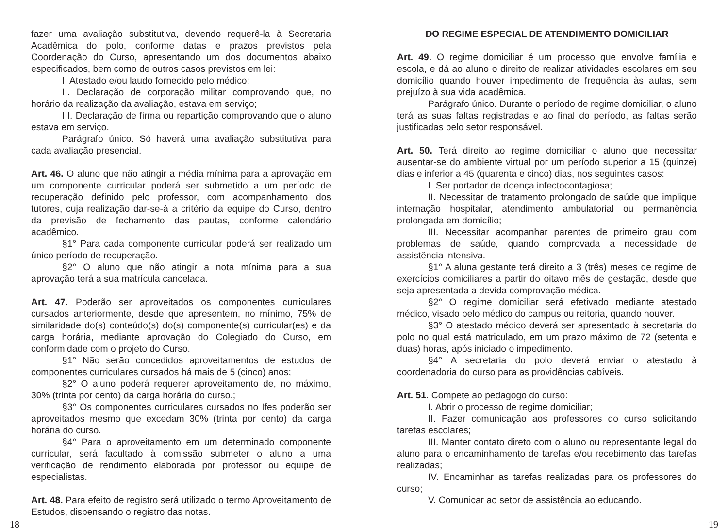fazer uma avaliação substitutiva, devendo requerê-la à Secretaria Acadêmica do polo, conforme datas e prazos previstos pela Coordenação do Curso, apresentando um dos documentos abaixo especificados, bem como de outros casos previstos em lei:
I. Atestado e/ou laudo fornecido pelo médico;
II. Declaração de corporação militar comprovando que, no horário da realização da avaliação, estava em serviço;
III. Declaração de firma ou repartição comprovando que o aluno estava em serviço.
Parágrafo único. Só haverá uma avaliação substitutiva para cada avaliação presencial.
Art. 46. O aluno que não atingir a média mínima para a aprovação em um componente curricular poderá ser submetido a um período de recuperação definido pelo professor, com acompanhamento dos tutores, cuja realização dar-se-á a critério da equipe do Curso, dentro da previsão de fechamento das pautas, conforme calendário acadêmico.
§1° Para cada componente curricular poderá ser realizado um único período de recuperação.
§2° O aluno que não atingir a nota mínima para a sua aprovação terá a sua matrícula cancelada.
Art. 47. Poderão ser aproveitados os componentes curriculares cursados anteriormente, desde que apresentem, no mínimo, 75% de similaridade do(s) conteúdo(s) do(s) componente(s) curricular(es) e da carga horária, mediante aprovação do Colegiado do Curso, em conformidade com o projeto do Curso.
§1° Não serão concedidos aproveitamentos de estudos de componentes curriculares cursados há mais de 5 (cinco) anos;
§2° O aluno poderá requerer aproveitamento de, no máximo, 30% (trinta por cento) da carga horária do curso.;
§3° Os componentes curriculares cursados no Ifes poderão ser aproveitados mesmo que excedam 30% (trinta por cento) da carga horária do curso.
§4° Para o aproveitamento em um determinado componente curricular, será facultado à comissão submeter o aluno a uma verificação de rendimento elaborada por professor ou equipe de especialistas.
Art. 48. Para efeito de registro será utilizado o termo Aproveitamento de Estudos, dispensando o registro das notas.
DO REGIME ESPECIAL DE ATENDIMENTO DOMICILIAR
Art. 49. O regime domiciliar é um processo que envolve família e escola, e dá ao aluno o direito de realizar atividades escolares em seu domicílio quando houver impedimento de frequência às aulas, sem prejuízo à sua vida acadêmica.
Parágrafo único. Durante o período de regime domiciliar, o aluno terá as suas faltas registradas e ao final do período, as faltas serão justificadas pelo setor responsável.
Art. 50. Terá direito ao regime domiciliar o aluno que necessitar ausentar-se do ambiente virtual por um período superior a 15 (quinze) dias e inferior a 45 (quarenta e cinco) dias, nos seguintes casos:
I. Ser portador de doença infectocontagiosa;
II. Necessitar de tratamento prolongado de saúde que implique internação hospitalar, atendimento ambulatorial ou permanência prolongada em domicílio;
III. Necessitar acompanhar parentes de primeiro grau com problemas de saúde, quando comprovada a necessidade de assistência intensiva.
§1° A aluna gestante terá direito a 3 (três) meses de regime de exercícios domiciliares a partir do oitavo mês de gestação, desde que seja apresentada a devida comprovação médica.
§2° O regime domiciliar será efetivado mediante atestado médico, visado pelo médico do campus ou reitoria, quando houver.
§3° O atestado médico deverá ser apresentado à secretaria do polo no qual está matriculado, em um prazo máximo de 72 (setenta e duas) horas, após iniciado o impedimento.
§4° A secretaria do polo deverá enviar o atestado à coordenadoria do curso para as providências cabíveis.
Art. 51. Compete ao pedagogo do curso:
I. Abrir o processo de regime domiciliar;
II. Fazer comunicação aos professores do curso solicitando tarefas escolares;
III. Manter contato direto com o aluno ou representante legal do aluno para o encaminhamento de tarefas e/ou recebimento das tarefas realizadas;
IV. Encaminhar as tarefas realizadas para os professores do curso;
V. Comunicar ao setor de assistência ao educando.
18 19